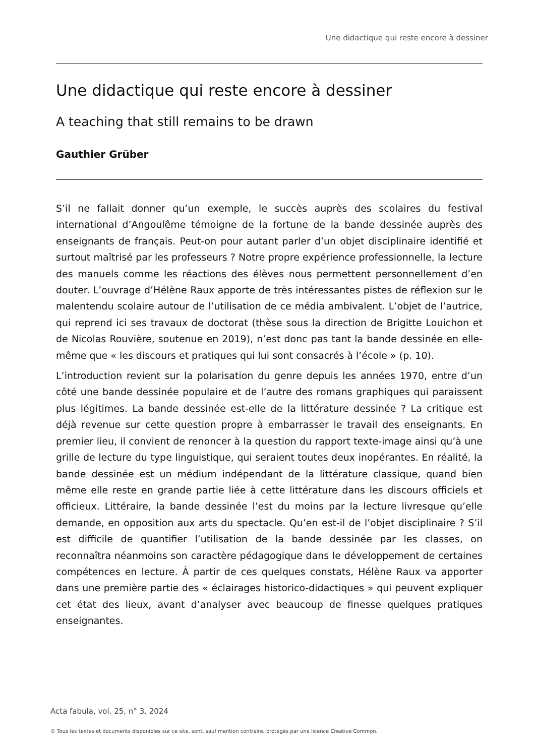Une didactique qui reste encore à dessiner
Une didactique qui reste encore à dessiner
A teaching that still remains to be drawn
Gauthier Grüber
S’il ne fallait donner qu’un exemple, le succès auprès des scolaires du festival international d’Angoulême témoigne de la fortune de la bande dessinée auprès des enseignants de français. Peut-on pour autant parler d’un objet disciplinaire identifié et surtout maîtrisé par les professeurs ? Notre propre expérience professionnelle, la lecture des manuels comme les réactions des élèves nous permettent personnellement d’en douter. L’ouvrage d’Hélène Raux apporte de très intéressantes pistes de réflexion sur le malentendu scolaire autour de l’utilisation de ce média ambivalent. L’objet de l’autrice, qui reprend ici ses travaux de doctorat (thèse sous la direction de Brigitte Louichon et de Nicolas Rouvière, soutenue en 2019), n’est donc pas tant la bande dessinée en elle-même que « les discours et pratiques qui lui sont consacrés à l’école » (p. 10).
L’introduction revient sur la polarisation du genre depuis les années 1970, entre d’un côté une bande dessinée populaire et de l’autre des romans graphiques qui paraissent plus légitimes. La bande dessinée est-elle de la littérature dessinée ? La critique est déjà revenue sur cette question propre à embarrasser le travail des enseignants. En premier lieu, il convient de renoncer à la question du rapport texte-image ainsi qu’à une grille de lecture du type linguistique, qui seraient toutes deux inopérantes. En réalité, la bande dessinée est un médium indépendant de la littérature classique, quand bien même elle reste en grande partie liée à cette littérature dans les discours officiels et officieux. Littéraire, la bande dessinée l’est du moins par la lecture livresque qu’elle demande, en opposition aux arts du spectacle. Qu’en est-il de l’objet disciplinaire ? S’il est difficile de quantifier l’utilisation de la bande dessinée par les classes, on reconnaîtra néanmoins son caractère pédagogique dans le développement de certaines compétences en lecture. À partir de ces quelques constats, Hélène Raux va apporter dans une première partie des « éclairages historico-didactiques » qui peuvent expliquer cet état des lieux, avant d’analyser avec beaucoup de finesse quelques pratiques enseignantes.
Acta fabula, vol. 25, n° 3, 2024
© Tous les textes et documents disponibles sur ce site, sont, sauf mention contraire, protégés par une licence Creative Common.